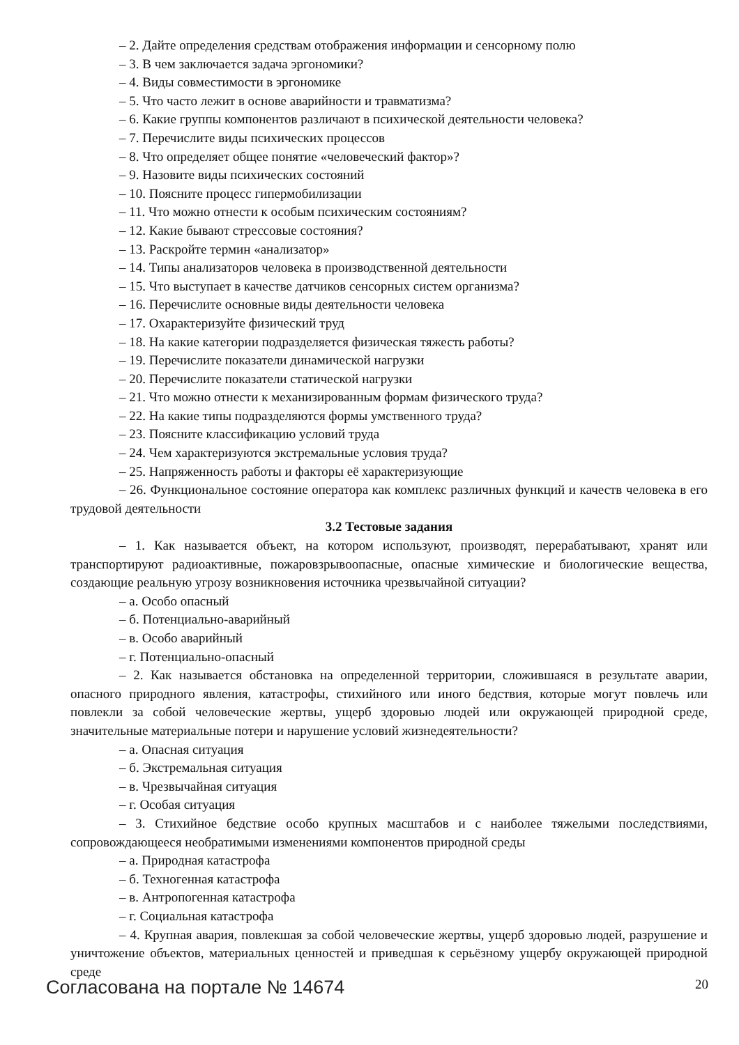– 2. Дайте определения средствам отображения информации и сенсорному полю
– 3. В чем заключается задача эргономики?
– 4. Виды совместимости в эргономике
– 5. Что часто лежит в основе аварийности и травматизма?
– 6. Какие группы компонентов различают в психической деятельности человека?
– 7. Перечислите виды психических процессов
– 8. Что определяет общее понятие «человеческий фактор»?
– 9. Назовите виды психических состояний
– 10. Поясните процесс гипермобилизации
– 11. Что можно отнести к особым психическим состояниям?
– 12. Какие бывают стрессовые состояния?
– 13. Раскройте термин «анализатор»
– 14. Типы анализаторов человека в производственной деятельности
– 15. Что выступает в качестве датчиков сенсорных систем организма?
– 16. Перечислите основные виды деятельности человека
– 17. Охарактеризуйте физический труд
– 18. На какие категории подразделяется физическая тяжесть работы?
– 19. Перечислите показатели динамической нагрузки
– 20. Перечислите показатели статической нагрузки
– 21. Что можно отнести к механизированным формам физического труда?
– 22. На какие типы подразделяются формы умственного труда?
– 23. Поясните классификацию условий труда
– 24. Чем характеризуются экстремальные условия труда?
– 25. Напряженность работы и факторы её характеризующие
– 26. Функциональное состояние оператора как комплекс различных функций и качеств человека в его трудовой деятельности
3.2 Тестовые задания
– 1. Как называется объект, на котором используют, производят, перерабатывают, хранят или транспортируют радиоактивные, пожаровзрывоопасные, опасные химические и биологические вещества, создающие реальную угрозу возникновения источника чрезвычайной ситуации?
– а. Особо опасный
– б. Потенциально-аварийный
– в. Особо аварийный
– г. Потенциально-опасный
– 2. Как называется обстановка на определенной территории, сложившаяся в результате аварии, опасного природного явления, катастрофы, стихийного или иного бедствия, которые могут повлечь или повлекли за собой человеческие жертвы, ущерб здоровью людей или окружающей природной среде, значительные материальные потери и нарушение условий жизнедеятельности?
– а. Опасная ситуация
– б. Экстремальная ситуация
– в. Чрезвычайная ситуация
– г. Особая ситуация
– 3. Стихийное бедствие особо крупных масштабов и с наиболее тяжелыми последствиями, сопровождающееся необратимыми изменениями компонентов природной среды
– а. Природная катастрофа
– б. Техногенная катастрофа
– в. Антропогенная катастрофа
– г. Социальная катастрофа
– 4. Крупная авария, повлекшая за собой человеческие жертвы, ущерб здоровью людей, разрушение и уничтожение объектов, материальных ценностей и приведшая к серьёзному ущербу окружающей природной среде
Согласована на портале № 14674 20